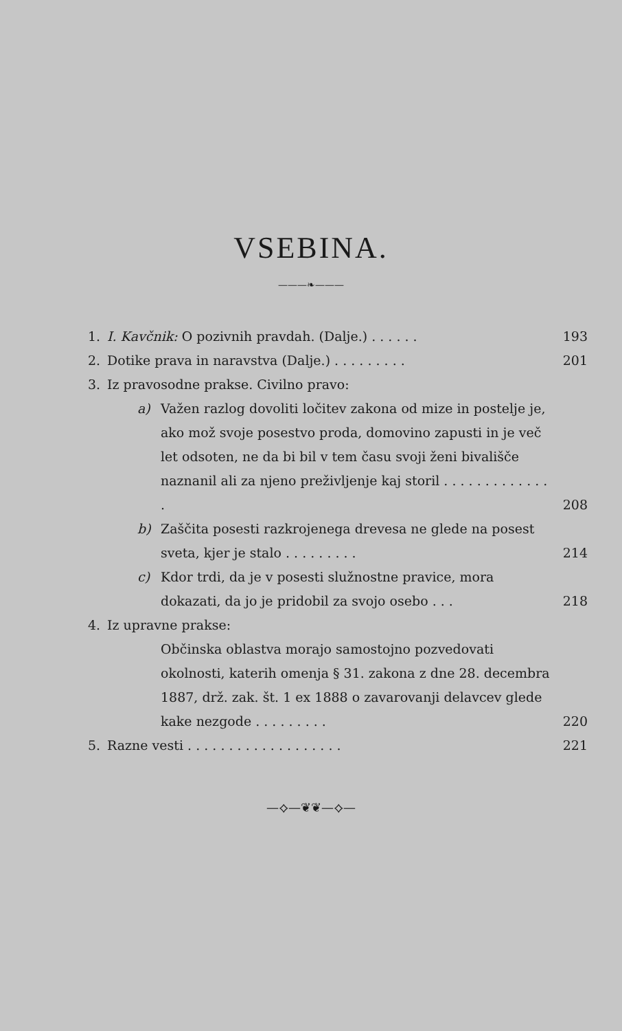VSEBINA.
———❧———
1. I. Kavčnik: O pozivnih pravdah. (Dalje.) . . . . . . 193
2. Dotike prava in naravstva (Dalje.) . . . . . . . . . 201
3. Iz pravosodne prakse. Civilno pravo:
a) Važen razlog dovoliti ločitev zakona od mize in postelje je, ako mož svoje posestvo proda, domovino zapusti in je več let odsoten, ne da bi bil v tem času svoji ženi bivališče naznanil ali za njeno preživljenje kaj storil . . . . . . . . . . . . . . 208
b) Zaščita posesti razkrojenega drevesa ne glede na posest sveta, kjer je stalo . . . . . . . . . 214
c) Kdor trdi, da je v posesti služnostne pravice, mora dokazati, da jo je pridobil za svojo osebo . . . 218
4. Iz upravne prakse:
Občinska oblastva morajo samostojno pozvedovati okolnosti, katerih omenja § 31. zakona z dne 28. decembra 1887, drž. zak. št. 1 ex 1888 o zavarovanji delavcev glede kake nezgode . . . . . . . . . 220
5. Razne vesti . . . . . . . . . . . . . . . . . . . 221
—⟡—❦❦—⟡—